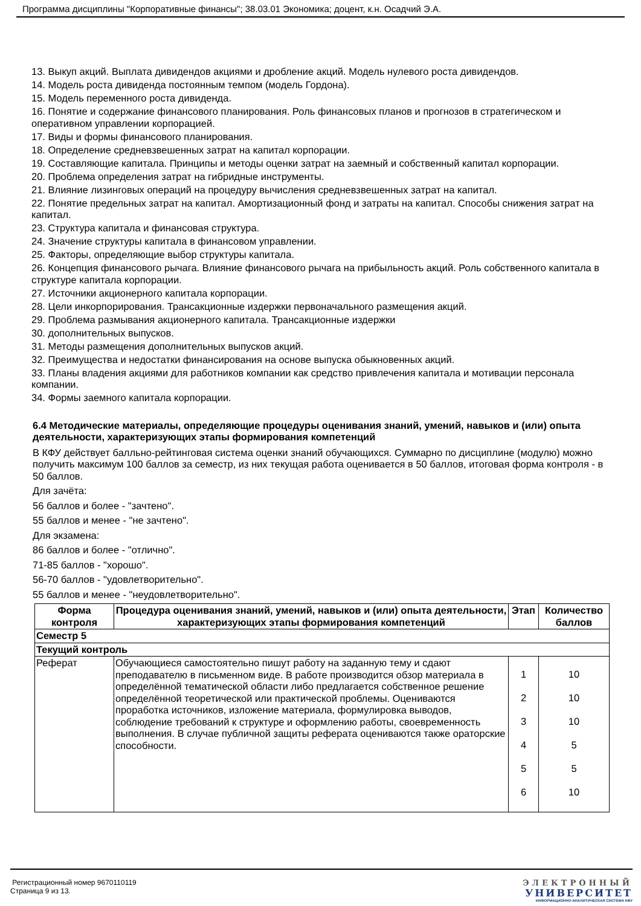Программа дисциплины "Корпоративные финансы"; 38.03.01 Экономика; доцент, к.н. Осадчий Э.А.
13. Выкуп акций. Выплата дивидендов акциями и дробление акций. Модель нулевого роста дивидендов.
14. Модель роста дивиденда постоянным темпом (модель Гордона).
15. Модель переменного роста дивиденда.
16. Понятие и содержание финансового планирования. Роль финансовых планов и прогнозов в стратегическом и оперативном управлении корпорацией.
17. Виды и формы финансового планирования.
18. Определение средневзвешенных затрат на капитал корпорации.
19. Составляющие капитала. Принципы и методы оценки затрат на заемный и собственный капитал корпорации.
20. Проблема определения затрат на гибридные инструменты.
21. Влияние лизинговых операций на процедуру вычисления средневзвешенных затрат на капитал.
22. Понятие предельных затрат на капитал. Амортизационный фонд и затраты на капитал. Способы снижения затрат на капитал.
23. Структура капитала и финансовая структура.
24. Значение структуры капитала в финансовом управлении.
25. Факторы, определяющие выбор структуры капитала.
26. Концепция финансового рычага. Влияние финансового рычага на прибыльность акций. Роль собственного капитала в структуре капитала корпорации.
27. Источники акционерного капитала корпорации.
28. Цели инкорпорирования. Трансакционные издержки первоначального размещения акций.
29. Проблема размывания акционерного капитала. Трансакционные издержки
30. дополнительных выпусков.
31. Методы размещения дополнительных выпусков акций.
32. Преимущества и недостатки финансирования на основе выпуска обыкновенных акций.
33. Планы владения акциями для работников компании как средство привлечения капитала и мотивации персонала компании.
34. Формы заемного капитала корпорации.
6.4 Методические материалы, определяющие процедуры оценивания знаний, умений, навыков и (или) опыта деятельности, характеризующих этапы формирования компетенций
В КФУ действует балльно-рейтинговая система оценки знаний обучающихся. Суммарно по дисциплине (модулю) можно получить максимум 100 баллов за семестр, из них текущая работа оценивается в 50 баллов, итоговая форма контроля - в 50 баллов.
Для зачёта:
56 баллов и более - "зачтено".
55 баллов и менее - "не зачтено".
Для экзамена:
86 баллов и более - "отлично".
71-85 баллов - "хорошо".
56-70 баллов - "удовлетворительно".
55 баллов и менее - "неудовлетворительно".
| Форма контроля | Процедура оценивания знаний, умений, навыков и (или) опыта деятельности, характеризующих этапы формирования компетенций | Этап | Количество баллов |
| --- | --- | --- | --- |
| Семестр 5 | | | |
| Текущий контроль | | | |
| Реферат | Обучающиеся самостоятельно пишут работу на заданную тему и сдают преподавателю в письменном виде. В работе производится обзор материала в определённой тематической области либо предлагается собственное решение определённой теоретической или практической проблемы. Оцениваются проработка источников, изложение материала, формулировка выводов, соблюдение требований к структуре и оформлению работы, своевременность выполнения. В случае публичной защиты реферата оцениваются также ораторские способности. | 1 2 3 4 5 6 | 10 10 10 5 5 10 |
Регистрационный номер 9670110119
Страница 9 из 13.
ЭЛЕКТРОННЫЙ
УНИВЕРСИТЕТ
ИНФОРМАЦИОННО-АНАЛИТИЧЕСКАЯ СИСТЕМА КФУ